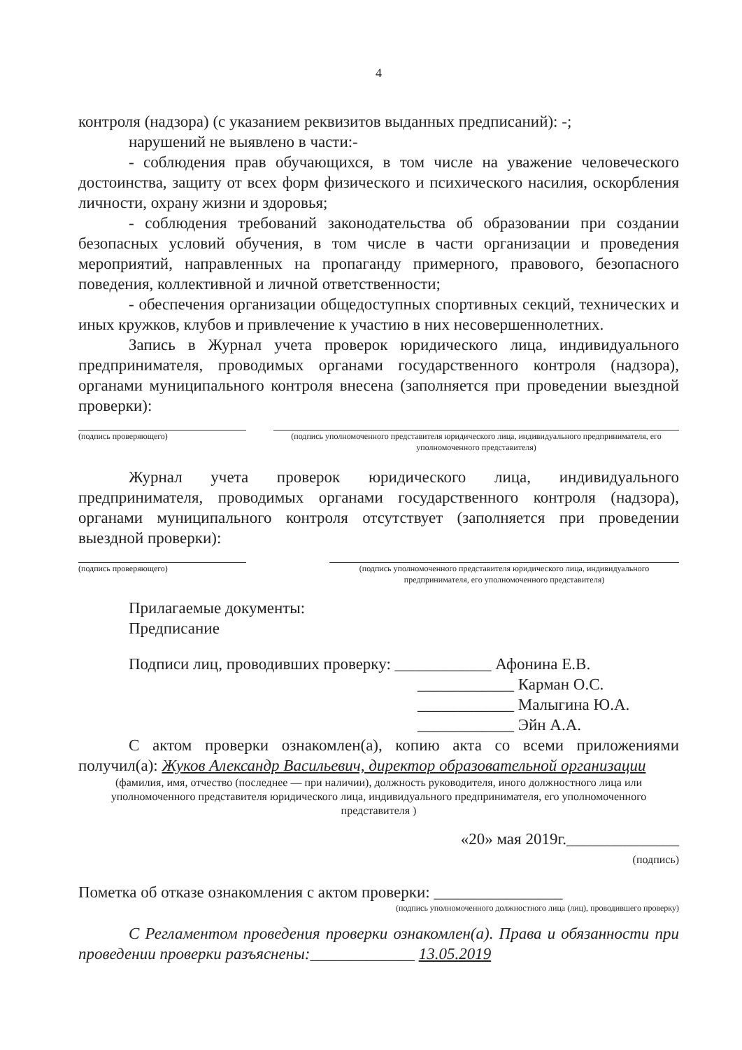4
контроля (надзора) (с указанием реквизитов выданных предписаний): -;
нарушений не выявлено в части:-
- соблюдения прав обучающихся, в том числе на уважение человеческого достоинства, защиту от всех форм физического и психического насилия, оскорбления личности, охрану жизни и здоровья;
- соблюдения требований законодательства об образовании при создании безопасных условий обучения, в том числе в части организации и проведения мероприятий, направленных на пропаганду примерного, правового, безопасного поведения, коллективной и личной ответственности;
- обеспечения организации общедоступных спортивных секций, технических и иных кружков, клубов и привлечение к участию в них несовершеннолетних.
Запись в Журнал учета проверок юридического лица, индивидуального предпринимателя, проводимых органами государственного контроля (надзора), органами муниципального контроля внесена (заполняется при проведении выездной проверки):
(подпись проверяющего) (подпись уполномоченного представителя юридического лица, индивидуального предпринимателя, его уполномоченного представителя)
Журнал учета проверок юридического лица, индивидуального предпринимателя, проводимых органами государственного контроля (надзора), органами муниципального контроля отсутствует (заполняется при проведении выездной проверки):
(подпись проверяющего) (подпись уполномоченного представителя юридического лица, индивидуального предпринимателя, его уполномоченного представителя)
Прилагаемые документы:
Предписание
Подписи лиц, проводивших проверку: ____________ Афонина Е.В.
____________ Карман О.С.
____________ Малыгина Ю.А.
____________ Эйн А.А.
С актом проверки ознакомлен(а), копию акта со всеми приложениями получил(а): Жуков Александр Васильевич, директор образовательной организации
(фамилия, имя, отчество (последнее — при наличии), должность руководителя, иного должностного лица или уполномоченного представителя юридического лица, индивидуального предпринимателя, его уполномоченного представителя )
«20» мая 2019г.______________
(подпись)
Пометка об отказе ознакомления с актом проверки: ________________
(подпись уполномоченного должностного лица (лиц), проводившего проверку)
С Регламентом проведения проверки ознакомлен(а). Права и обязанности при проведении проверки разъяснены:_____________ 13.05.2019